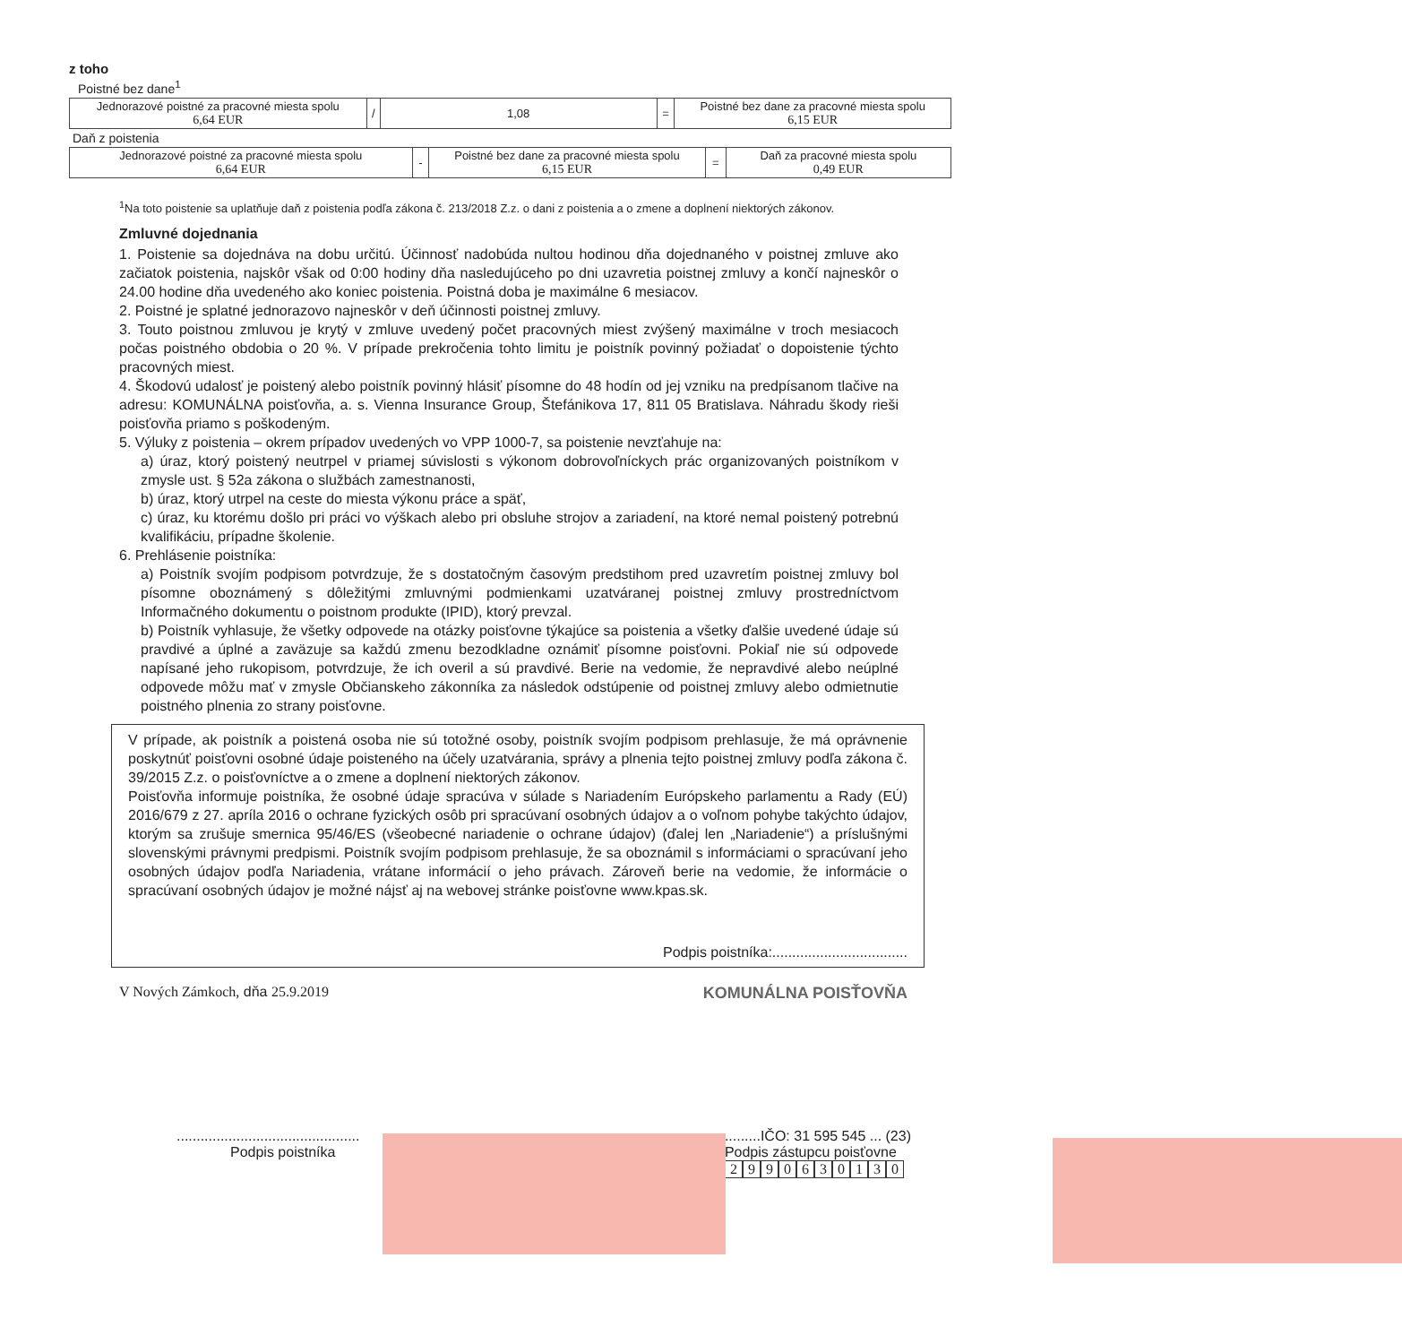z toho
Poistné bez dane<sup>1</sup>
| Jednorazové poistné za pracovné miesta spolu 6,64 EUR | / | 1,08 | = | Poistné bez dane za pracovné miesta spolu 6,15 EUR |
Daň z poistenia
| Jednorazové poistné za pracovné miesta spolu 6,64 EUR | - | Poistné bez dane za pracovné miesta spolu 6,15 EUR | = | Daň za pracovné miesta spolu 0,49 EUR |
<sup>1</sup> Na toto poistenie sa uplatňuje daň z poistenia podľa zákona č. 213/2018 Z.z. o dani z poistenia a o zmene a doplnení niektorých zákonov.
Zmluvné dojednania
1. Poistenie sa dojednáva na dobu určitú. Účinnosť nadobúda nultou hodinou dňa dojednaného v poistnej zmluve ako začiatok poistenia, najskôr však od 0:00 hodiny dňa nasledujúceho po dni uzavretia poistnej zmluvy a končí najneskôr o 24.00 hodine dňa uvedeného ako koniec poistenia. Poistná doba je maximálne 6 mesiacov.
2. Poistné je splatné jednorazovo najneskôr v deň účinnosti poistnej zmluvy.
3. Touto poistnou zmluvou je krytý v zmluve uvedený počet pracovných miest zvýšený maximálne v troch mesiacoch počas poistného obdobia o 20 %. V prípade prekročenia tohto limitu je poistník povinný požiadať o dopoistenie týchto pracovných miest.
4. Škodovú udalosť je poistený alebo poistník povinný hlásiť písomne do 48 hodín od jej vzniku na predpísanom tlačive na adresu: KOMUNÁLNA poisťovňa, a. s. Vienna Insurance Group, Štefánikova 17, 811 05 Bratislava. Náhradu škody rieši poisťovňa priamo s poškodeným.
5. Výluky z poistenia – okrem prípadov uvedených vo VPP 1000-7, sa poistenie nevzťahuje na:
a) úraz, ktorý poistený neutrpel v priamej súvislosti s výkonom dobrovoľníckych prác organizovaných poistníkom v zmysle ust. § 52a zákona o službách zamestnanosti,
b) úraz, ktorý utrpel na ceste do miesta výkonu práce a späť,
c) úraz, ku ktorému došlo pri práci vo výškach alebo pri obsluhe strojov a zariadení, na ktoré nemal poistený potrebnú kvalifikáciu, prípadne školenie.
6. Prehlásenie poistníka:
a) Poistník svojím podpisom potvrdzuje, že s dostatočným časovým predstihom pred uzavretím poistnej zmluvy bol písomne oboznámený s dôležitými zmluvnými podmienkami uzatváranej poistnej zmluvy prostredníctvom Informačného dokumentu o poistnom produkte (IPID), ktorý prevzal.
b) Poistník vyhlasuje, že všetky odpovede na otázky poisťovne týkajúce sa poistenia a všetky ďalšie uvedené údaje sú pravdivé a úplné a zaväzuje sa každú zmenu bezodkladne oznámiť písomne poisťovni. Pokiaľ nie sú odpovede napísané jeho rukopisom, potvrdzuje, že ich overil a sú pravdivé. Berie na vedomie, že nepravdivé alebo neúplné odpovede môžu mať v zmysle Občianskeho zákonníka za následok odstúpenie od poistnej zmluvy alebo odmietnutie poistného plnenia zo strany poisťovne.
V prípade, ak poistník a poistená osoba nie sú totožné osoby, poistník svojím podpisom prehlasuje, že má oprávnenie poskytnúť poisťovni osobné údaje poisteného na účely uzatvárania, správy a plnenia tejto poistnej zmluvy podľa zákona č. 39/2015 Z.z. o poisťovníctve a o zmene a doplnení niektorých zákonov.
Poisťovňa informuje poistníka, že osobné údaje spracúva v súlade s Nariadením Európskeho parlamentu a Rady (EÚ) 2016/679 z 27. apríla 2016 o ochrane fyzických osôb pri spracúvaní osobných údajov a o voľnom pohybe takýchto údajov, ktorým sa zrušuje smernica 95/46/ES (všeobecné nariadenie o ochrane údajov) (ďalej len „Nariadenie“) a príslušnými slovenskými právnymi predpismi. Poistník svojím podpisom prehlasuje, že sa oboznámil s informáciami o spracúvaní jeho osobných údajov podľa Nariadenia, vrátane informácií o jeho právach. Zároveň berie na vedomie, že informácie o spracúvaní osobných údajov je možné nájsť aj na webovej stránke poisťovne www.kpas.sk.
Podpis poistníka:..................................
V Nových Zámkoch, dňa 25.9.2019
KOMUNÁLNA POISŤOVŇA
..............................................
Podpis poistníka
.........IČO: 31 595 545 ... (23)
Podpis zástupcu poisťovne
2990630130